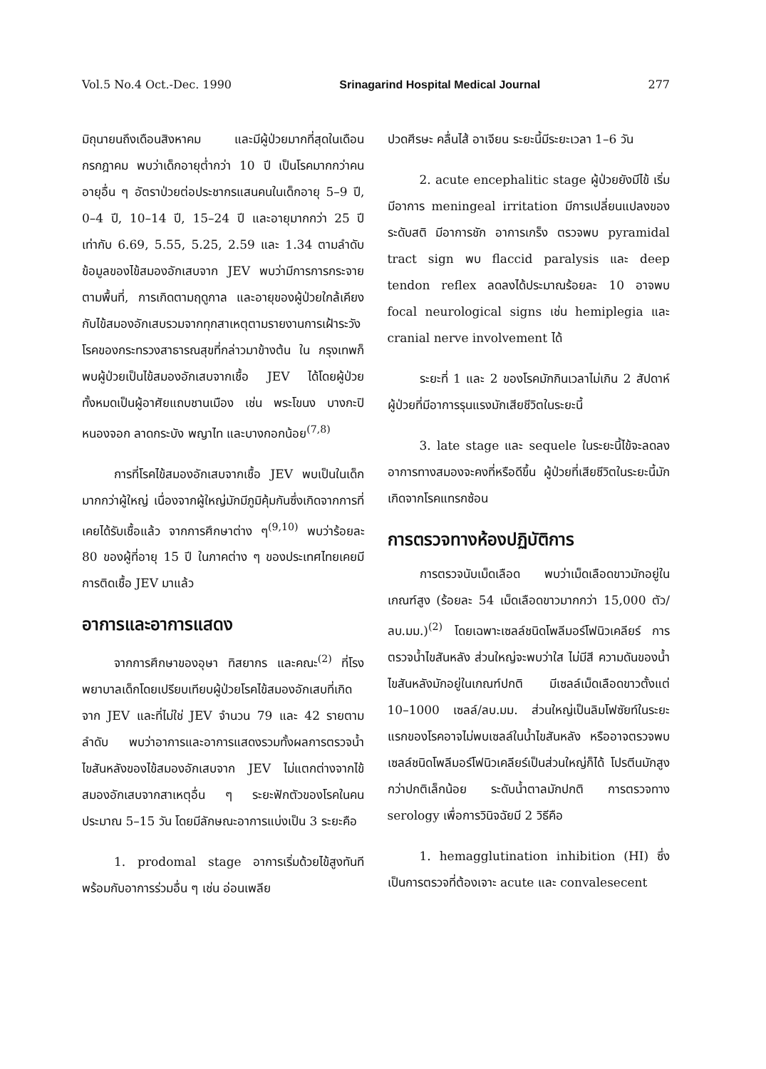Vol.5 No.4 Oct.-Dec. 1990 Srinagarind Hospital Medical Journal 277
มิถุนายนถึงเดือนสิงหาคม และมีผู้ป่วยมากที่สุดในเดือนกรกฎาคม พบว่าเด็กอายุต่ำกว่า 10 ปี เป็นโรคมากกว่าคนอายุอื่น ๆ อัตราป่วยต่อประชากรแสนคนในเด็กอายุ 5–9 ปี, 0–4 ปี, 10–14 ปี, 15–24 ปี และอายุมากกว่า 25 ปี เท่ากับ 6.69, 5.55, 5.25, 2.59 และ 1.34 ตามลำดับ ข้อมูลของไข้สมองอักเสบจาก JEV พบว่ามีการการกระจายตามพื้นที่, การเกิดตามฤดูกาล และอายุของผู้ป่วยใกล้เคียงกับไข้สมองอักเสบรวมจากทุกสาเหตุตามรายงานการเฝ้าระวังโรคของกระทรวงสาธารณสุขที่กล่าวมาข้างต้น ใน กรุงเทพก็พบผู้ป่วยเป็นไข้สมองอักเสบจากเชื้อ JEV ได้โดยผู้ป่วยทั้งหมดเป็นผู้อาศัยแถบชานเมือง เช่น พระโขนง บางกะปิ หนองจอก ลาดกระบัง พญาไท และบางกอกน้อย<sup>(7,8)</sup>
การที่โรคไข้สมองอักเสบจากเชื้อ JEV พบเป็นในเด็กมากกว่าผู้ใหญ่ เนื่องจากผู้ใหญ่มักมีภูมิคุ้มกันซึ่งเกิดจากการที่เคยได้รับเชื้อแล้ว จากการศึกษาต่าง ๆ<sup>(9,10)</sup> พบว่าร้อยละ 80 ของผู้ที่อายุ 15 ปี ในภาคต่าง ๆ ของประเทศไทยเคยมีการติดเชื้อ JEV มาแล้ว
อาการและอาการแสดง
จากการศึกษาของอุษา ทิสยากร และคณะ<sup>(2)</sup> ที่โรงพยาบาลเด็กโดยเปรียบเทียบผู้ป่วยโรคไข้สมองอักเสบที่เกิดจาก JEV และที่ไม่ใช่ JEV จำนวน 79 และ 42 รายตามลำดับ พบว่าอาการและอาการแสดงรวมทั้งผลการตรวจน้ำไขสันหลังของไข้สมองอักเสบจาก JEV ไม่แตกต่างจากไข้สมองอักเสบจากสาเหตุอื่น ๆ ระยะฟักตัวของโรคในคนประมาณ 5–15 วัน โดยมีลักษณะอาการแบ่งเป็น 3 ระยะคือ
1. prodomal stage อาการเริ่มด้วยไข้สูงทันที พร้อมกับอาการร่วมอื่น ๆ เช่น อ่อนเพลีย
ปวดศีรษะ คลื่นไส้ อาเจียน ระยะนี้มีระยะเวลา 1–6 วัน
2. acute encephalitic stage ผู้ป่วยยังมีไข้ เริ่มมีอาการ meningeal irritation มีการเปลี่ยนแปลงของระดับสติ มีอาการชัก อาการเกร็ง ตรวจพบ pyramidal tract sign พบ flaccid paralysis และ deep tendon reflex ลดลงได้ประมาณร้อยละ 10 อาจพบ focal neurological signs เช่น hemiplegia และ cranial nerve involvement ได้
ระยะที่ 1 และ 2 ของโรคมักกินเวลาไม่เกิน 2 สัปดาห์ ผู้ป่วยที่มีอาการรุนแรงมักเสียชีวิตในระยะนี้
3. late stage และ sequele ในระยะนี้ไข้จะลดลง อาการทางสมองจะคงที่หรือดีขึ้น ผู้ป่วยที่เสียชีวิตในระยะนี้มักเกิดจากโรคแทรกซ้อน
การตรวจทางห้องปฏิบัติการ
การตรวจนับเม็ดเลือด พบว่าเม็ดเลือดขาวมักอยู่ในเกณฑ์สูง (ร้อยละ 54 เม็ดเลือดขาวมากกว่า 15,000 ตัว/ลบ.มม.)<sup>(2)</sup> โดยเฉพาะเซลล์ชนิดโพลีมอร์โฟนิวเคลียร์ การตรวจน้ำไขสันหลัง ส่วนใหญ่จะพบว่าใส ไม่มีสี ความดันของน้ำไขสันหลังมักอยู่ในเกณฑ์ปกติ มีเซลล์เม็ดเลือดขาวตั้งแต่ 10–1000 เซลล์/ลบ.มม. ส่วนใหญ่เป็นลิมโฟซัยท์ในระยะแรกของโรคอาจไม่พบเซลล์ในน้ำไขสันหลัง หรืออาจตรวจพบเซลล์ชนิดโพลีมอร์โฟนิวเคลียร์เป็นส่วนใหญ่ก็ได้ โปรตีนมักสูงกว่าปกติเล็กน้อย ระดับน้ำตาลมักปกติ การตรวจทาง serology เพื่อการวินิจฉัยมี 2 วิธีคือ
1. hemagglutination inhibition (HI) ซึ่งเป็นการตรวจที่ต้องเจาะ acute และ convalesecent